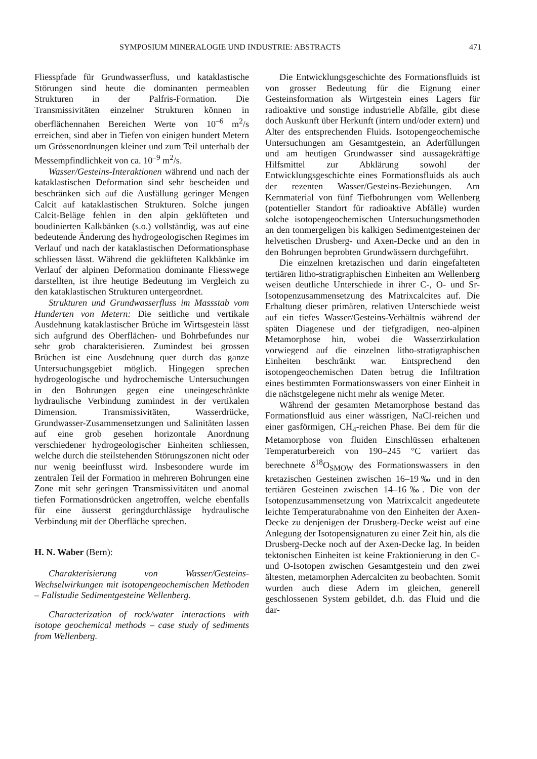SYMPOSIUM MINERALOGIE UND INDUSTRIE: ABSTRACTS 471
Fliesspfade für Grundwasserfluss, und kataklastische Störungen sind heute die dominanten permeablen Strukturen in der Palfris-Formation. Die Transmissivitäten einzelner Strukturen können in oberflächennahen Bereichen Werte von 10<sup>–6</sup> m<sup>2</sup>/s erreichen, sind aber in Tiefen von einigen hundert Metern um Grössenordnungen kleiner und zum Teil unterhalb der Messempfindlichkeit von ca. 10<sup>–9</sup> m<sup>2</sup>/s.
Wasser/Gesteins-Interaktionen während und nach der kataklastischen Deformation sind sehr bescheiden und beschränken sich auf die Ausfällung geringer Mengen Calcit auf kataklastischen Strukturen. Solche jungen Calcit-Beläge fehlen in den alpin geklüfteten und boudinierten Kalkbänken (s.o.) vollständig, was auf eine bedeutende Änderung des hydrogeologischen Regimes im Verlauf und nach der kataklastischen Deformationsphase schliessen lässt. Während die geklüfteten Kalkbänke im Verlauf der alpinen Deformation dominante Fliesswege darstellten, ist ihre heutige Bedeutung im Vergleich zu den kataklastischen Strukturen untergeordnet.
Strukturen und Grundwasserfluss im Massstab vom Hunderten von Metern: Die seitliche und vertikale Ausdehnung kataklastischer Brüche im Wirtsgestein lässt sich aufgrund des Oberflächen- und Bohrbefundes nur sehr grob charakterisieren. Zumindest bei grossen Brüchen ist eine Ausdehnung quer durch das ganze Untersuchungsgebiet möglich. Hingegen sprechen hydrogeologische und hydrochemische Untersuchungen in den Bohrungen gegen eine uneingeschränkte hydraulische Verbindung zumindest in der vertikalen Dimension. Transmissivitäten, Wasserdrücke, Grundwasser-Zusammensetzungen und Salinitäten lassen auf eine grob gesehen horizontale Anordnung verschiedener hydrogeologischer Einheiten schliessen, welche durch die steilstehenden Störungszonen nicht oder nur wenig beeinflusst wird. Insbesondere wurde im zentralen Teil der Formation in mehreren Bohrungen eine Zone mit sehr geringen Transmissivitäten und anomal tiefen Formationsdrücken angetroffen, welche ebenfalls für eine äusserst geringdurchlässige hydraulische Verbindung mit der Oberfläche sprechen.
H. N. Waber (Bern):
Charakterisierung von Wasser/Gesteins-Wechselwirkungen mit isotopengeochemischen Methoden – Fallstudie Sedimentgesteine Wellenberg.
Characterization of rock/water interactions with isotope geochemical methods – case study of sediments from Wellenberg.
Die Entwicklungsgeschichte des Formationsfluids ist von grosser Bedeutung für die Eignung einer Gesteinsformation als Wirtgestein eines Lagers für radioaktive und sonstige industrielle Abfälle, gibt diese doch Auskunft über Herkunft (intern und/oder extern) und Alter des entsprechenden Fluids. Isotopengeochemische Untersuchungen am Gesamtgestein, an Aderfüllungen und am heutigen Grundwasser sind aussagekräftige Hilfsmittel zur Abklärung sowohl der Entwicklungsgeschichte eines Formationsfluids als auch der rezenten Wasser/Gesteins-Beziehungen. Am Kernmaterial von fünf Tiefbohrungen vom Wellenberg (potentieller Standort für radioaktive Abfälle) wurden solche isotopengeochemischen Untersuchungsmethoden an den tonmergeligen bis kalkigen Sedimentgesteinen der helvetischen Drusberg- und Axen-Decke und an den in den Bohrungen beprobten Grundwässern durchgeführt.
Die einzelnen kretazischen und darin eingefalteten tertiären litho-stratigraphischen Einheiten am Wellenberg weisen deutliche Unterschiede in ihrer C-, O- und Sr-Isotopenzusammensetzung des Matrixcalcites auf. Die Erhaltung dieser primären, relativen Unterschiede weist auf ein tiefes Wasser/Gesteins-Verhältnis während der späten Diagenese und der tiefgradigen, neo-alpinen Metamorphose hin, wobei die Wasserzirkulation vorwiegend auf die einzelnen litho-stratigraphischen Einheiten beschränkt war. Entsprechend den isotopengeochemischen Daten betrug die Infiltration eines bestimmten Formationswassers von einer Einheit in die nächstgelegene nicht mehr als wenige Meter.
Während der gesamten Metamorphose bestand das Formationsfluid aus einer wässrigen, NaCl-reichen und einer gasförmigen, CH<sub>4</sub>-reichen Phase. Bei dem für die Metamorphose von fluiden Einschlüssen erhaltenen Temperaturbereich von 190–245 °C variiert das berechnete δ<sup>18</sup>O<sub>SMOW</sub> des Formationswassers in den kretazischen Gesteinen zwischen 16–19‰ und in den tertiären Gesteinen zwischen 14–16‰. Die von der Isotopenzusammensetzung von Matrixcalcit angedeutete leichte Temperaturabnahme von den Einheiten der Axen-Decke zu denjenigen der Drusberg-Decke weist auf eine Anlegung der Isotopensignaturen zu einer Zeit hin, als die Drusberg-Decke noch auf der Axen-Decke lag. In beiden tektonischen Einheiten ist keine Fraktionierung in den C- und O-Isotopen zwischen Gesamtgestein und den zwei ältesten, metamorphen Adercalciten zu beobachten. Somit wurden auch diese Adern im gleichen, generell geschlossenen System gebildet, d.h. das Fluid und die dar-